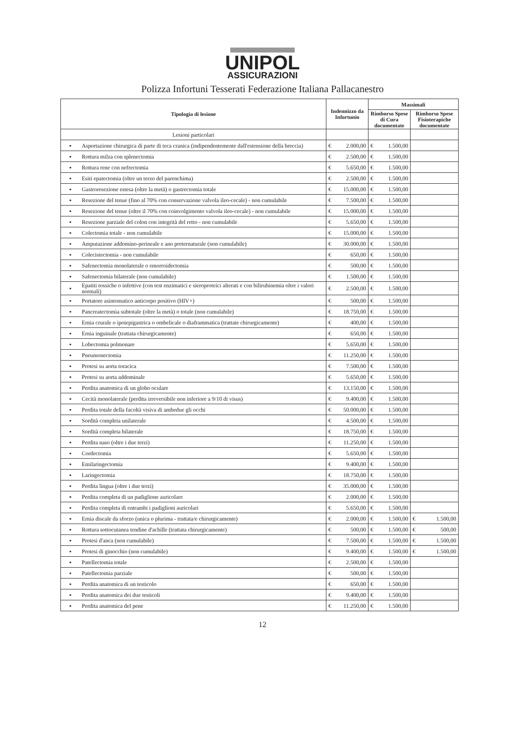UNIPOL
ASSICURAZIONI
Polizza Infortuni Tesserati Federazione Italiana Pallacanestro
| Tipologia di lesione | | Indennizzo da Infortunio | | Massimali | | | |
| --- | --- | --- | --- | --- | --- | --- | --- |
| | | | | Rimborso Spese di Cura documentate | | Rimborso Spese Fisioterapiche documentate | |
| Lesioni particolari | | | | | | | |
| ▪ | Asportazione chirurgica di parte di teca cranica (indipendentemente dall'estensione della breccia) | € | 2.000,00 | € | 1.500,00 | | |
| ▪ | Rottura milza con splenectomia | € | 2.500,00 | € | 1.500,00 | | |
| ▪ | Rottura rene con nefrectomia | € | 5.650,00 | € | 1.500,00 | | |
| ▪ | Esiti epatectomia (oltre un terzo del parenchima) | € | 2.500,00 | € | 1.500,00 | | |
| ▪ | Gastroresezione estesa (oltre la metà) o gastrectomia totale | € | 15.000,00 | € | 1.500,00 | | |
| ▪ | Resezione del tenue (fino al 70% con conservazione valvola ileo-cecale) - non cumulabile | € | 7.500,00 | € | 1.500,00 | | |
| ▪ | Resezione del tenue (oltre il 70% con coinvolgimento valvola ileo-cecale) - non cumulabile | € | 15.000,00 | € | 1.500,00 | | |
| ▪ | Resezione parziale del colon con integrità del retto - non cumulabile | € | 5.650,00 | € | 1.500,00 | | |
| ▪ | Colectomia totale - non cumulabile | € | 15.000,00 | € | 1.500,00 | | |
| ▪ | Amputazione addomino-perineale e ano preternaturale (non cumulabile) | € | 30.000,00 | € | 1.500,00 | | |
| ▪ | Colecistectomia - non cumulabile | € | 650,00 | € | 1.500,00 | | |
| ▪ | Safenectomia monolaterale o emorroidectomia | € | 500,00 | € | 1.500,00 | | |
| ▪ | Safenectomia bilaterale (non cumulabile) | € | 1.500,00 | € | 1.500,00 | | |
| ▪ | Epatiti tossiche o infettive (con test enzimatici e sieroproteici alterati e con bilirubinemia oltre i valori normali) | € | 2.500,00 | € | 1.500,00 | | |
| ▪ | Portatore asintomatico anticorpo positivo (HIV+) | € | 500,00 | € | 1.500,00 | | |
| ▪ | Pancreatectomia subtotale (oltre la metà) o totale (non cumulabile) | € | 18.750,00 | € | 1.500,00 | | |
| ▪ | Ernia crurale o ipoiepigastrica o ombelicale o diaframmatica (trattate chirurgicamente) | € | 400,00 | € | 1.500,00 | | |
| ▪ | Ernia inguinale (trattata chirurgicamente) | € | 650,00 | € | 1.500,00 | | |
| ▪ | Lobectomia polmonare | € | 5.650,00 | € | 1.500,00 | | |
| ▪ | Pneumonectomia | € | 11.250,00 | € | 1.500,00 | | |
| ▪ | Protesi su aorta toracica | € | 7.500,00 | € | 1.500,00 | | |
| ▪ | Protesi su aorta addominale | € | 5.650,00 | € | 1.500,00 | | |
| ▪ | Perdita anatomica di un globo oculare | € | 13.150,00 | € | 1.500,00 | | |
| ▪ | Cecità monolaterale (perdita irreversibile non inferiore a 9/10 di visus) | € | 9.400,00 | € | 1.500,00 | | |
| ▪ | Perdita totale della facoltà visiva di ambedue gli occhi | € | 50.000,00 | € | 1.500,00 | | |
| ▪ | Sordità completa unilaterale | € | 4.500,00 | € | 1.500,00 | | |
| ▪ | Sordità completa bilaterale | € | 18.750,00 | € | 1.500,00 | | |
| ▪ | Perdita naso (oltre i due terzi) | € | 11.250,00 | € | 1.500,00 | | |
| ▪ | Cordectomia | € | 5.650,00 | € | 1.500,00 | | |
| ▪ | Emilaringectomia | € | 9.400,00 | € | 1.500,00 | | |
| ▪ | Laringectomia | € | 18.750,00 | € | 1.500,00 | | |
| ▪ | Perdita lingua (oltre i due terzi) | € | 35.000,00 | € | 1.500,00 | | |
| ▪ | Perdita completa di un padiglione auricolare | € | 2.000,00 | € | 1.500,00 | | |
| ▪ | Perdita completa di entrambi i padiglioni auricolari | € | 5.650,00 | € | 1.500,00 | | |
| ▪ | Ernia discale da sforzo (unica o plurima - trattata/e chirurgicamente) | € | 2.000,00 | € | 1.500,00 | € | 1.500,00 |
| ▪ | Rottura sottocutanea tendine d'achille (trattata chirurgicamente) | € | 500,00 | € | 1.500,00 | € | 500,00 |
| ▪ | Protesi d'anca (non cumulabile) | € | 7.500,00 | € | 1.500,00 | € | 1.500,00 |
| ▪ | Protesi di ginocchio (non cumulabile) | € | 9.400,00 | € | 1.500,00 | € | 1.500,00 |
| ▪ | Patellectomia totale | € | 2.500,00 | € | 1.500,00 | | |
| ▪ | Patellectomia parziale | € | 500,00 | € | 1.500,00 | | |
| ▪ | Perdita anatomica di un testicolo | € | 650,00 | € | 1.500,00 | | |
| ▪ | Perdita anatomica dei due testicoli | € | 9.400,00 | € | 1.500,00 | | |
| ▪ | Perdita anatomica del pene | € | 11.250,00 | € | 1.500,00 | | |
12